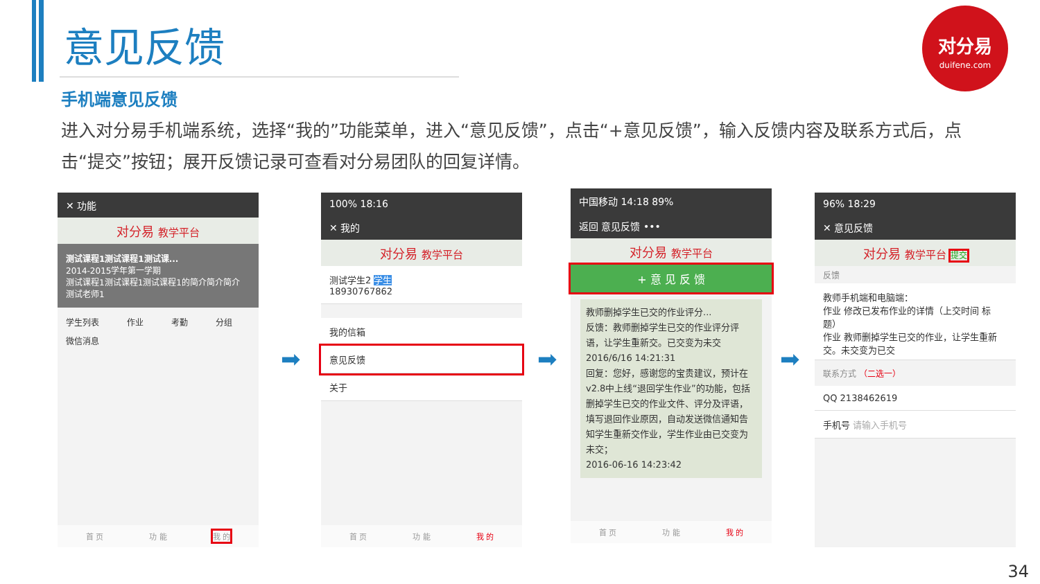意见反馈
对分易
duifene.com
手机端意见反馈
进入对分易手机端系统，选择“我的”功能菜单，进入“意见反馈”，点击“+意见反馈”，输入反馈内容及联系方式后，点击“提交”按钮；展开反馈记录可查看对分易团队的回复详情。
✕ 功能
对分易 教学平台
测试课程1测试课程1测试课...
2014-2015学年第一学期
测试课程1测试课程1测试课程1的简介简介简介
测试老师1
学生列表 作业 考勤 分组 微信消息
首 页 功 能 我 的
➡
100% 18:16
✕ 我的
对分易 教学平台
测试学生2 学生
18930767862
我的信箱
意见反馈
关于
首 页 功 能 我 的
➡
中国移动 14:18 89%
返回 意见反馈 •••
对分易 教学平台
+ 意 见 反 馈
教师删掉学生已交的作业评分...
反馈：教师删掉学生已交的作业评分评语，让学生重新交。已交变为未交
2016/6/16 14:21:31
回复：您好，感谢您的宝贵建议，预计在v2.8中上线“退回学生作业”的功能，包括删掉学生已交的作业文件、评分及评语，填写退回作业原因，自动发送微信通知告知学生重新交作业，学生作业由已交变为未交；
2016-06-16 14:23:42
首 页 功 能 我 的
➡
96% 18:29
✕ 意见反馈
对分易 教学平台 提交
反馈
教师手机端和电脑端：
作业 修改已发布作业的详情（上交时间 标题）
作业 教师删掉学生已交的作业，让学生重新交。未交变为已交
联系方式 （二选一）
QQ 2138462619
手机号 请输入手机号
34